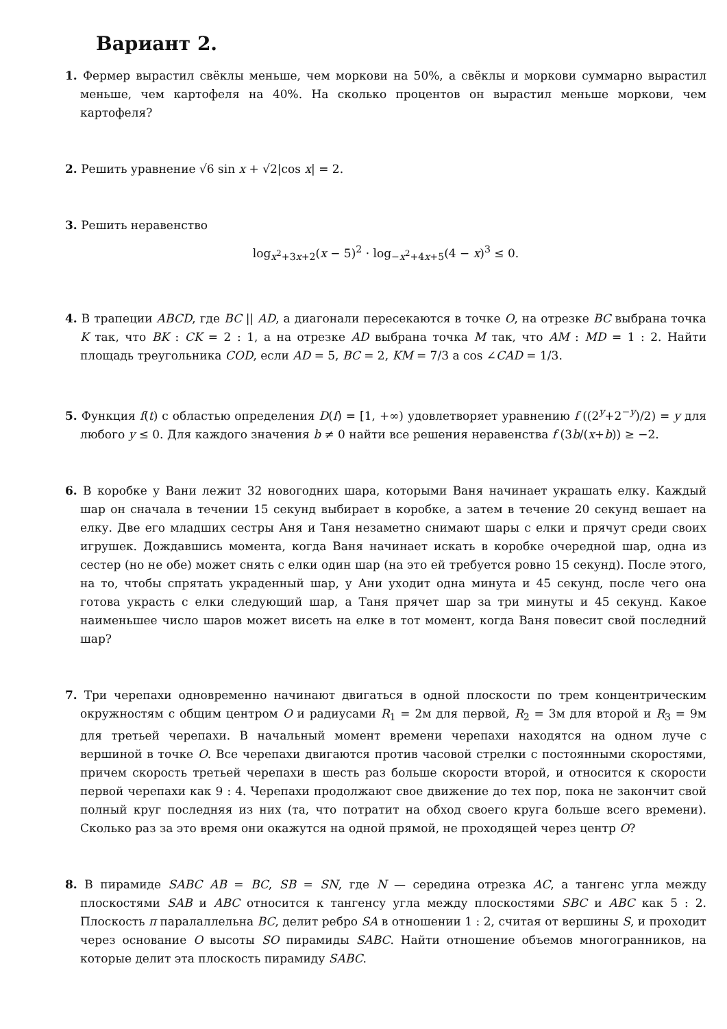Вариант 2.
1. Фермер вырастил свёклы меньше, чем моркови на 50%, а свёклы и моркови суммарно вырастил меньше, чем картофеля на 40%. На сколько процентов он вырастил меньше моркови, чем картофеля?
2. Решить уравнение √6 sin x + √2|cos x| = 2.
3. Решить неравенство
log<sub>x<sup>2</sup>+3x+2</sub>(x − 5)<sup>2</sup> · log<sub>−x<sup>2</sup>+4x+5</sub>(4 − x)<sup>3</sup> ≤ 0.
4. В трапеции ABCD, где BC || AD, а диагонали пересекаются в точке O, на отрезке BC выбрана точка K так, что BK : CK = 2 : 1, а на отрезке AD выбрана точка M так, что AM : MD = 1 : 2. Найти площадь треугольника COD, если AD = 5, BC = 2, KM = 7/3 а cos ∠CAD = 1/3.
5. Функция f(t) с областью определения D(f) = [1, +∞) удовлетворяет уравнению f ((2<sup>y</sup>+2<sup>−y</sup>)/2) = y для любого y ≤ 0. Для каждого значения b ≠ 0 найти все решения неравенства f (3b/(x+b)) ≥ −2.
6. В коробке у Вани лежит 32 новогодних шара, которыми Ваня начинает украшать елку. Каждый шар он сначала в течении 15 секунд выбирает в коробке, а затем в течение 20 секунд вешает на елку. Две его младших сестры Аня и Таня незаметно снимают шары с елки и прячут среди своих игрушек. Дождавшись момента, когда Ваня начинает искать в коробке очередной шар, одна из сестер (но не обе) может снять с елки один шар (на это ей требуется ровно 15 секунд). После этого, на то, чтобы спрятать украденный шар, у Ани уходит одна минута и 45 секунд, после чего она готова украсть с елки следующий шар, а Таня прячет шар за три минуты и 45 секунд. Какое наименьшее число шаров может висеть на елке в тот момент, когда Ваня повесит свой последний шар?
7. Три черепахи одновременно начинают двигаться в одной плоскости по трем концентрическим окружностям с общим центром O и радиусами R<sub>1</sub> = 2м для первой, R<sub>2</sub> = 3м для второй и R<sub>3</sub> = 9м для третьей черепахи. В начальный момент времени черепахи находятся на одном луче с вершиной в точке O. Все черепахи двигаются против часовой стрелки с постоянными скоростями, причем скорость третьей черепахи в шесть раз больше скорости второй, и относится к скорости первой черепахи как 9 : 4. Черепахи продолжают свое движение до тех пор, пока не закончит свой полный круг последняя из них (та, что потратит на обход своего круга больше всего времени). Сколько раз за это время они окажутся на одной прямой, не проходящей через центр O?
8. В пирамиде SABC AB = BC, SB = SN, где N — середина отрезка AC, а тангенс угла между плоскостями SAB и ABC относится к тангенсу угла между плоскостями SBC и ABC как 5 : 2. Плоскость π паралаллельна BC, делит ребро SA в отношении 1 : 2, считая от вершины S, и проходит через основание O высоты SO пирамиды SABC. Найти отношение объемов многогранников, на которые делит эта плоскость пирамиду SABC.